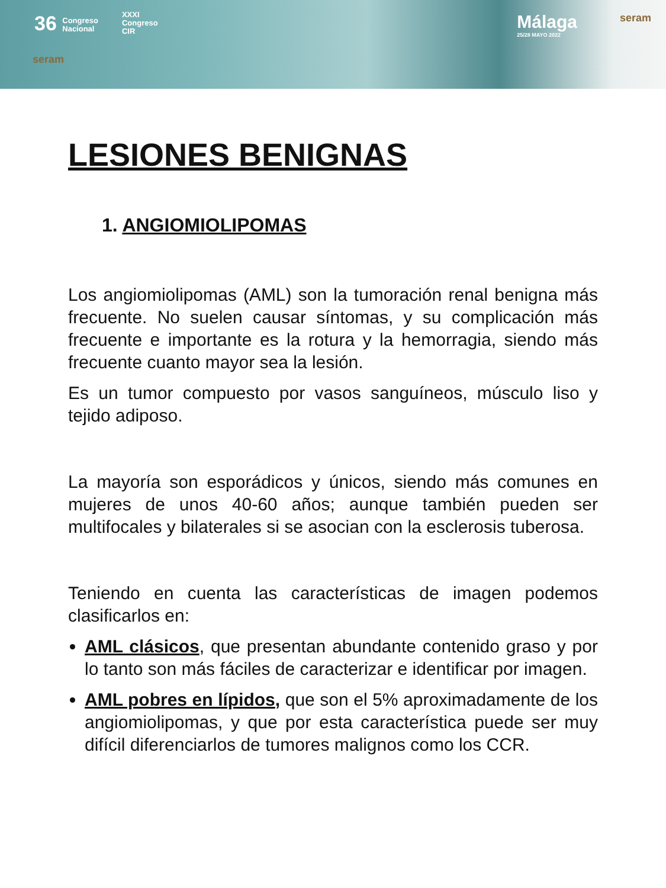36 Congreso
Nacional
XXXI
Congreso
CIR
Málaga
25/28 MAYO 2022
seram
seram
LESIONES BENIGNAS
1. ANGIOMIOLIPOMAS
Los angiomiolipomas (AML) son la tumoración renal benigna más frecuente. No suelen causar síntomas, y su complicación más frecuente e importante es la rotura y la hemorragia, siendo más frecuente cuanto mayor sea la lesión.
Es un tumor compuesto por vasos sanguíneos, músculo liso y tejido adiposo.
La mayoría son esporádicos y únicos, siendo más comunes en mujeres de unos 40-60 años; aunque también pueden ser multifocales y bilaterales si se asocian con la esclerosis tuberosa.
Teniendo en cuenta las características de imagen podemos clasificarlos en:
AML clásicos, que presentan abundante contenido graso y por lo tanto son más fáciles de caracterizar e identificar por imagen.
AML pobres en lípidos, que son el 5% aproximadamente de los angiomiolipomas, y que por esta característica puede ser muy difícil diferenciarlos de tumores malignos como los CCR.